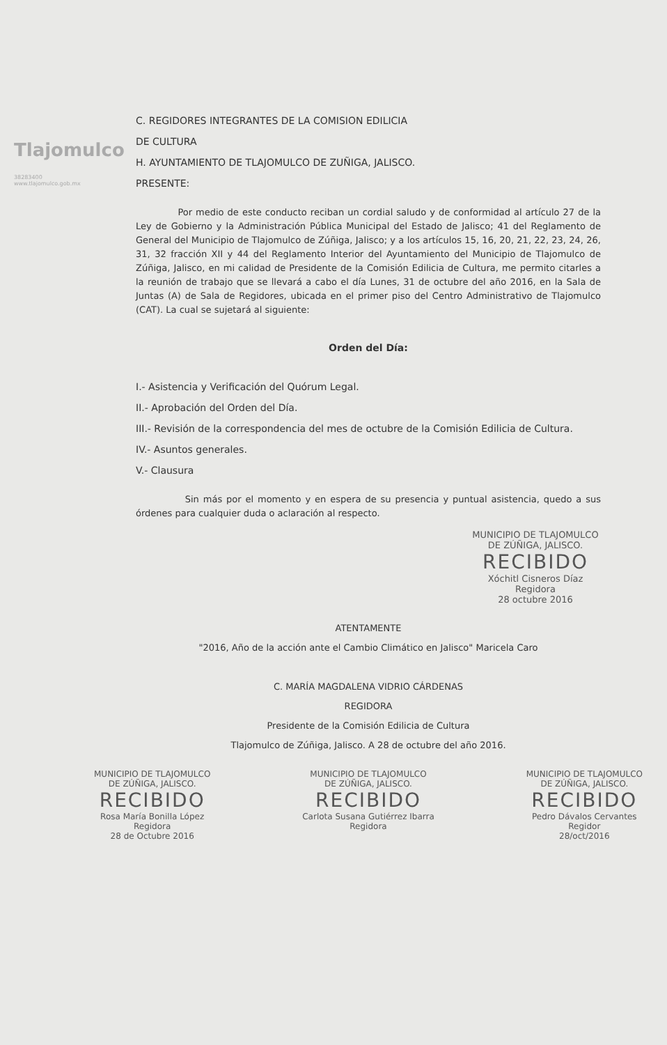Tlajomulco
38283400
www.tlajomulco.gob.mx
C. REGIDORES INTEGRANTES DE LA COMISION EDILICIA
DE CULTURA
H. AYUNTAMIENTO DE TLAJOMULCO DE ZUÑIGA, JALISCO.
PRESENTE:
Por medio de este conducto reciban un cordial saludo y de conformidad al artículo 27 de la Ley de Gobierno y la Administración Pública Municipal del Estado de Jalisco; 41 del Reglamento de General del Municipio de Tlajomulco de Zúñiga, Jalisco; y a los artículos 15, 16, 20, 21, 22, 23, 24, 26, 31, 32 fracción XII y 44 del Reglamento Interior del Ayuntamiento del Municipio de Tlajomulco de Zúñiga, Jalisco, en mi calidad de Presidente de la Comisión Edilicia de Cultura, me permito citarles a la reunión de trabajo que se llevará a cabo el día Lunes, 31 de octubre del año 2016, en la Sala de Juntas (A) de Sala de Regidores, ubicada en el primer piso del Centro Administrativo de Tlajomulco (CAT). La cual se sujetará al siguiente:
Orden del Día:
I.- Asistencia y Verificación del Quórum Legal.
II.- Aprobación del Orden del Día.
III.- Revisión de la correspondencia del mes de octubre de la Comisión Edilicia de Cultura.
IV.- Asuntos generales.
V.- Clausura
Sin más por el momento y en espera de su presencia y puntual asistencia, quedo a sus órdenes para cualquier duda o aclaración al respecto.
MUNICIPIO DE TLAJOMULCO
DE ZÚÑIGA, JALISCO.
RECIBIDO
Xóchitl Cisneros Díaz
Regidora
28 octubre 2016
ATENTAMENTE
"2016, Año de la acción ante el Cambio Climático en Jalisco" Maricela Caro
C. MARÍA MAGDALENA VIDRIO CÁRDENAS
REGIDORA
Presidente de la Comisión Edilicia de Cultura
Tlajomulco de Zúñiga, Jalisco. A 28 de octubre del año 2016.
MUNICIPIO DE TLAJOMULCO
DE ZÚÑIGA, JALISCO.
RECIBIDO
Rosa María Bonilla López
Regidora
28 de Octubre 2016
MUNICIPIO DE TLAJOMULCO
DE ZÚÑIGA, JALISCO.
RECIBIDO
Carlota Susana Gutiérrez Ibarra
Regidora
MUNICIPIO DE TLAJOMULCO
DE ZÚÑIGA, JALISCO.
RECIBIDO
Pedro Dávalos Cervantes
Regidor
28/oct/2016